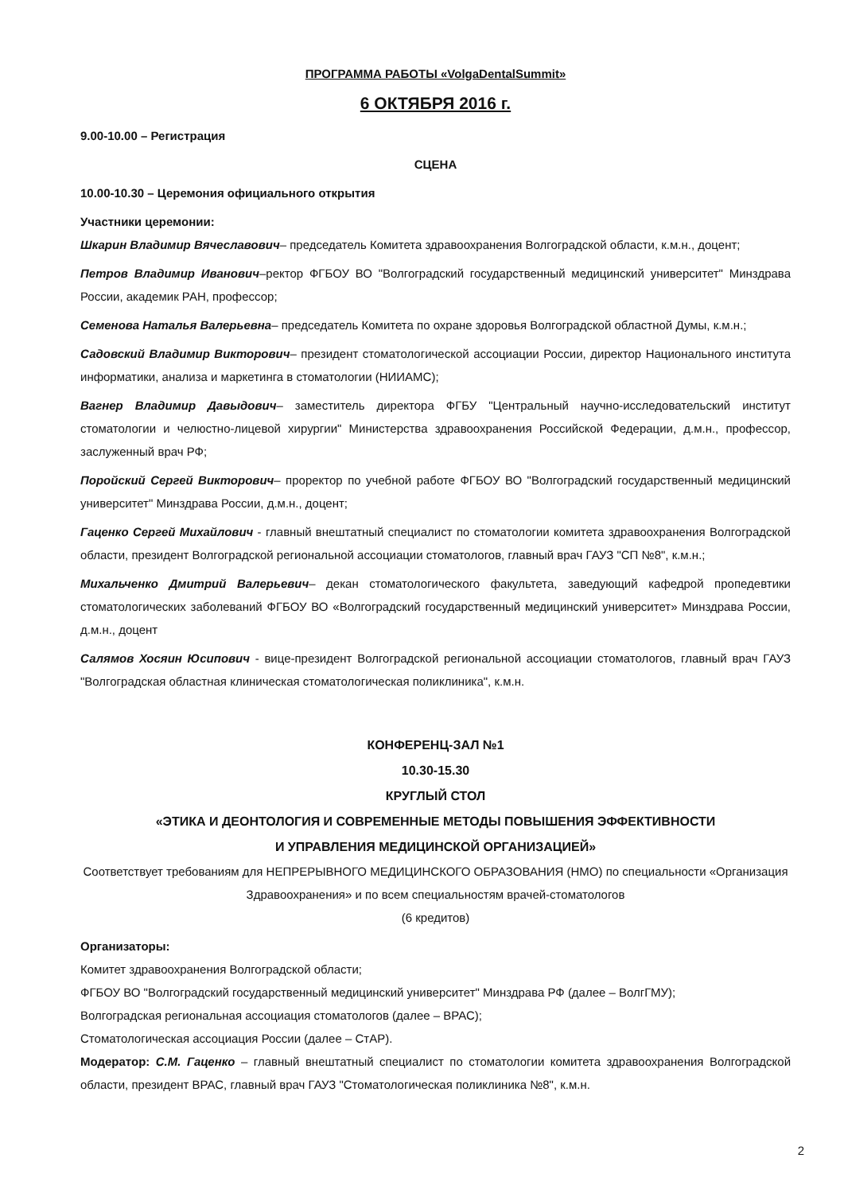ПРОГРАММА РАБОТЫ «VolgaDentalSummit»
6 ОКТЯБРЯ 2016 г.
9.00-10.00 – Регистрация
СЦЕНА
10.00-10.30 – Церемония официального открытия
Участники церемонии:
Шкарин Владимир Вячеславович– председатель Комитета здравоохранения Волгоградской области, к.м.н., доцент;
Петров Владимир Иванович–ректор ФГБОУ ВО "Волгоградский государственный медицинский университет" Минздрава России, академик РАН, профессор;
Семенова Наталья Валерьевна– председатель Комитета по охране здоровья Волгоградской областной Думы, к.м.н.;
Садовский Владимир Викторович– президент стоматологической ассоциации России, директор Национального института информатики, анализа и маркетинга в стоматологии (НИИАМС);
Вагнер Владимир Давыдович– заместитель директора ФГБУ "Центральный научно-исследовательский институт стоматологии и челюстно-лицевой хирургии" Министерства здравоохранения Российской Федерации, д.м.н., профессор, заслуженный врач РФ;
Поройский Сергей Викторович– проректор по учебной работе ФГБОУ ВО "Волгоградский государственный медицинский университет" Минздрава России, д.м.н., доцент;
Гаценко Сергей Михайлович - главный внештатный специалист по стоматологии комитета здравоохранения Волгоградской области, президент Волгоградской региональной ассоциации стоматологов, главный врач ГАУЗ "СП №8", к.м.н.;
Михальченко Дмитрий Валерьевич– декан стоматологического факультета, заведующий кафедрой пропедевтики стоматологических заболеваний ФГБОУ ВО «Волгоградский государственный медицинский университет» Минздрава России, д.м.н., доцент
Салямов Хосяин Юсипович - вице-президент Волгоградской региональной ассоциации стоматологов, главный врач ГАУЗ "Волгоградская областная клиническая стоматологическая поликлиника", к.м.н.
КОНФЕРЕНЦ-ЗАЛ №1
10.30-15.30
КРУГЛЫЙ СТОЛ
«ЭТИКА И ДЕОНТОЛОГИЯ И СОВРЕМЕННЫЕ МЕТОДЫ ПОВЫШЕНИЯ ЭФФЕКТИВНОСТИ
И УПРАВЛЕНИЯ МЕДИЦИНСКОЙ ОРГАНИЗАЦИЕЙ»
Соответствует требованиям для НЕПРЕРЫВНОГО МЕДИЦИНСКОГО ОБРАЗОВАНИЯ (НМО) по специальности «Организация Здравоохранения» и по всем специальностям врачей-стоматологов
(6 кредитов)
Организаторы:
Комитет здравоохранения Волгоградской области;
ФГБОУ ВО "Волгоградский государственный медицинский университет" Минздрава РФ (далее – ВолгГМУ);
Волгоградская региональная ассоциация стоматологов (далее – ВРАС);
Стоматологическая ассоциация России (далее – СтАР).
Модератор: С.М. Гаценко – главный внештатный специалист по стоматологии комитета здравоохранения Волгоградской области, президент ВРАС, главный врач ГАУЗ "Стоматологическая поликлиника №8", к.м.н.
2